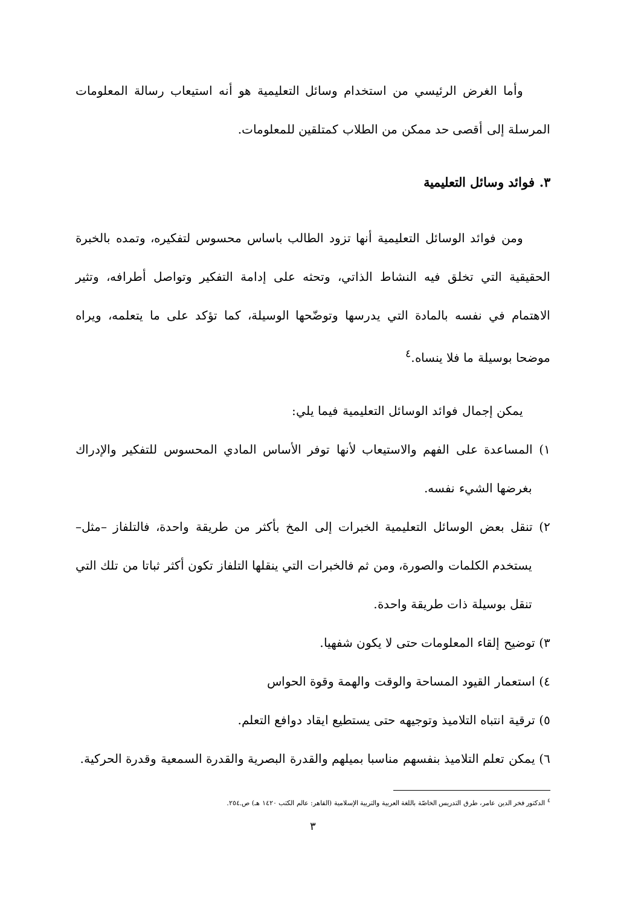وأما الغرض الرئيسي من استخدام وسائل التعليمية هو أنه استيعاب رسالة المعلومات المرسلة إلى أقصى حد ممكن من الطلاب كمتلقين للمعلومات.
٣. فوائد وسائل التعليمية
ومن فوائد الوسائل التعليمية أنها تزود الطالب باساس محسوس لتفكيره، وتمده بالخبرة الحقيقية التي تخلق فيه النشاط الذاتي، وتحثه على إدامة التفكير وتواصل أطرافه، وتثير الاهتمام في نفسه بالمادة التي يدرسها وتوضّحها الوسيلة، كما تؤكد على ما يتعلمه، ويراه موضحا بوسيلة ما فلا ينساه.<sup>٤</sup>
يمكن إجمال فوائد الوسائل التعليمية فيما يلي:
١) المساعدة على الفهم والاستيعاب لأنها توفر الأساس المادي المحسوس للتفكير والإدراك بغرضها الشيء نفسه.
٢) تنقل بعض الوسائل التعليمية الخبرات إلى المخ بأكثر من طريقة واحدة، فالتلفاز –مثل– يستخدم الكلمات والصورة، ومن ثم فالخبرات التي ينقلها التلفاز تكون أكثر ثباتا من تلك التي تنقل بوسيلة ذات طريقة واحدة.
٣) توضيح إلقاء المعلومات حتى لا يكون شفهيا.
٤) استعمار القيود المساحة والوقت والهمة وقوة الحواس
٥) ترقية انتباه التلاميذ وتوجيهه حتى يستطيع ايقاد دوافع التعلم.
٦) يمكن تعلم التلاميذ بنفسهم مناسبا بميلهم والقدرة البصرية والقدرة السمعية وقدرة الحركية.
<sup>٤</sup> الدكتور فخر الدين عامر، طرق التدريس الخاصّة باللغة العربية والتربية الإسلامية (القاهر: عالم الكتب ١٤٢٠ هـ) ص.٢٥٤.
٣